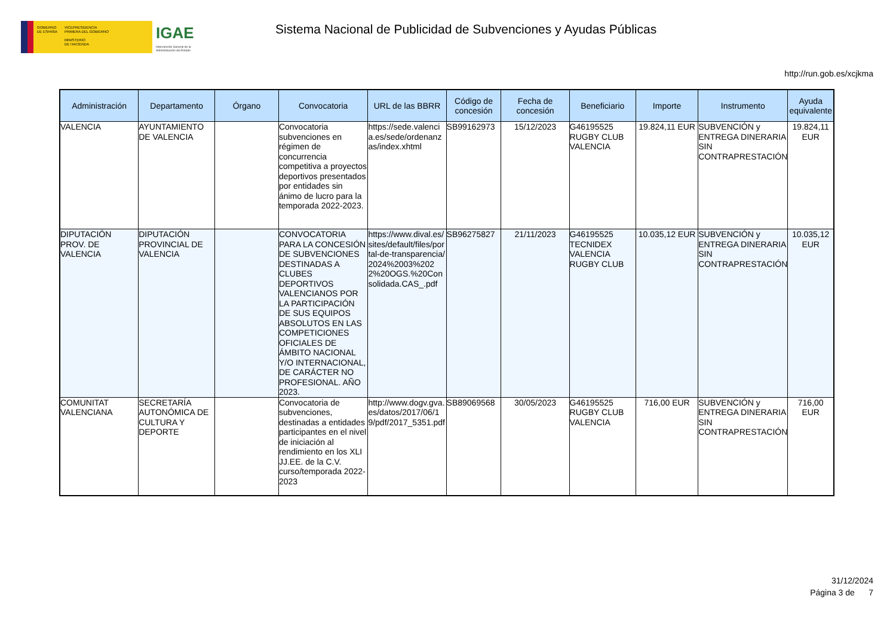GOBIERNO
DE ESPAÑA
VICEPRESIDENCIA
PRIMERA DEL GOBIERNO
MINISTERIO
DE HACIENDA
IGAE
Intervención General de la Administración del Estado
Sistema Nacional de Publicidad de Subvenciones y Ayudas Públicas
http://run.gob.es/xcjkma
| Administración | Departamento | Órgano | Convocatoria | URL de las BBRR | Código de concesión | Fecha de concesión | Beneficiario | Importe | Instrumento | Ayuda equivalente |
| --- | --- | --- | --- | --- | --- | --- | --- | --- | --- | --- |
| VALENCIA | AYUNTAMIENTO DE VALENCIA | | Convocatoria subvenciones en régimen de concurrencia competitiva a proyectos deportivos presentados por entidades sin ánimo de lucro para la temporada 2022-2023. | https://sede.valencia.es/sede/ordenanzas/index.xhtml | SB99162973 | 15/12/2023 | G46195525 RUGBY CLUB VALENCIA | 19.824,11 EUR | SUBVENCIÓN y ENTREGA DINERARIA SIN CONTRAPRESTACIÓN | 19.824,11 EUR |
| DIPUTACIÓN PROV. DE VALENCIA | DIPUTACIÓN PROVINCIAL DE VALENCIA | | CONVOCATORIA PARA LA CONCESIÓN DE SUBVENCIONES DESTINADAS A CLUBES DEPORTIVOS VALENCIANOS POR LA PARTICIPACIÓN DE SUS EQUIPOS ABSOLUTOS EN LAS COMPETICIONES OFICIALES DE ÁMBITO NACIONAL Y/O INTERNACIONAL, DE CARÁCTER NO PROFESIONAL. AÑO 2023. | https://www.dival.es/sites/default/files/portal-de-transparencia/2024%2003%2022%20OGS.%20Consolidada.CAS_.pdf | SB96275827 | 21/11/2023 | G46195525 TECNIDEX VALENCIA RUGBY CLUB | 10.035,12 EUR | SUBVENCIÓN y ENTREGA DINERARIA SIN CONTRAPRESTACIÓN | 10.035,12 EUR |
| COMUNITAT VALENCIANA | SECRETARÍA AUTONÓMICA DE CULTURA Y DEPORTE | | Convocatoria de subvenciones, destinadas a entidades participantes en el nivel de iniciación al rendimiento en los XLI JJ.EE. de la C.V. curso/temporada 2022-2023 | http://www.dogv.gva.es/datos/2017/06/19/pdf/2017_5351.pdf | SB89069568 | 30/05/2023 | G46195525 RUGBY CLUB VALENCIA | 716,00 EUR | SUBVENCIÓN y ENTREGA DINERARIA SIN CONTRAPRESTACIÓN | 716,00 EUR |
31/12/2024
Página 3 de 7